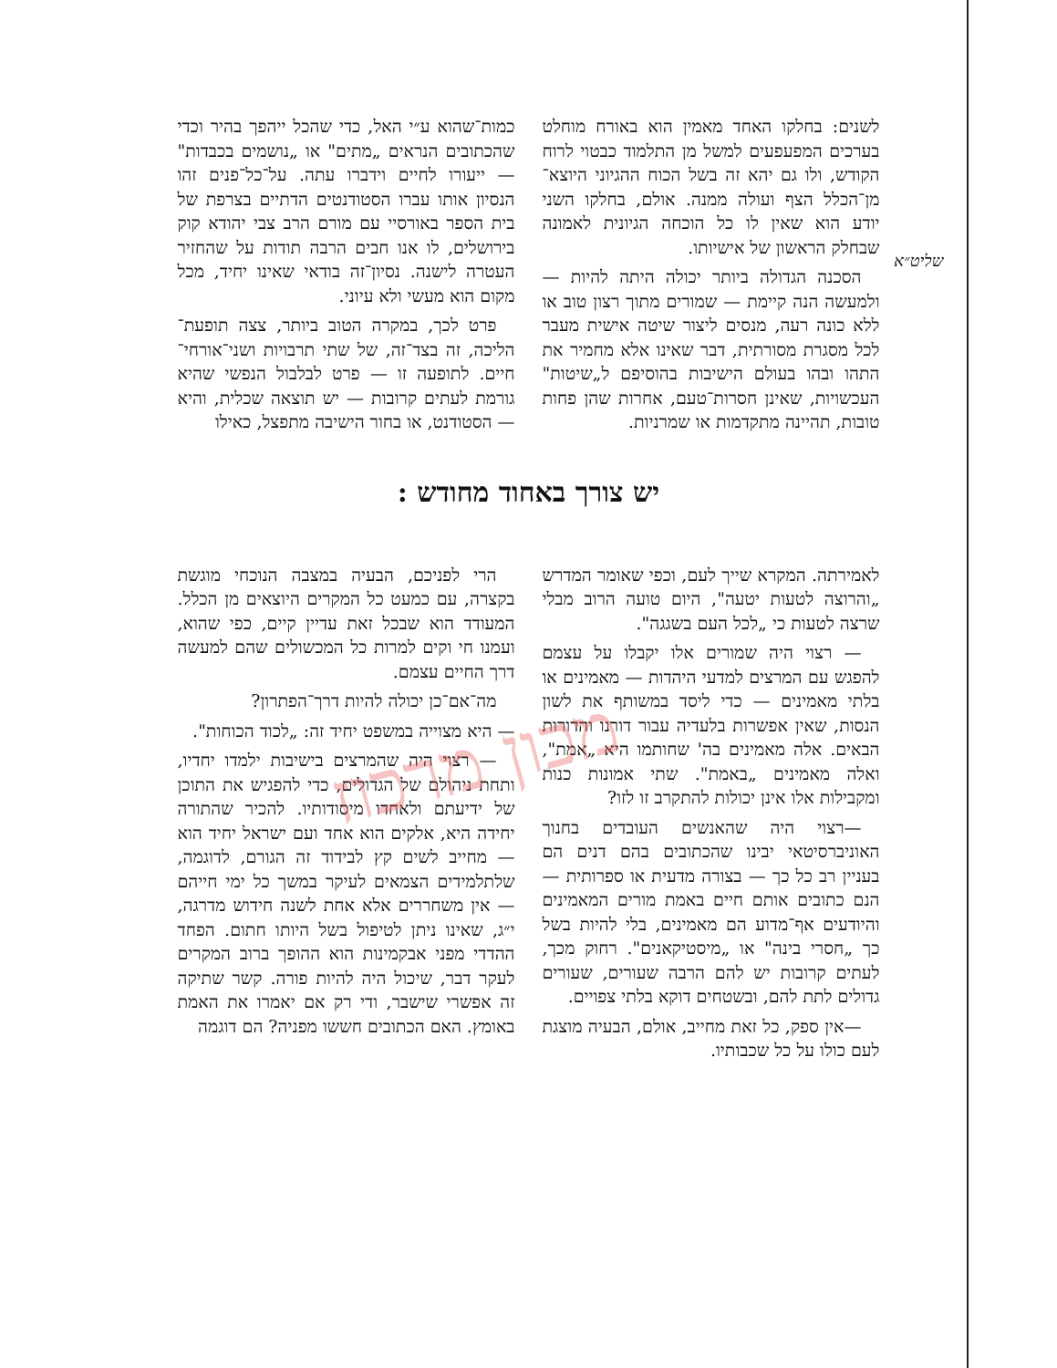מכון מרכוז
כמות־שהוא ע״י האל, כדי שהכל ייהפך בהיר וכדי שהכתובים הנראים „מתים" או „נושמים בכבדות" — ייעורו לחיים וידברו עתה. על־כל־פנים זהו הנסיון אותו עברו הסטודנטים הדתיים בצרפת של בית הספר באורסיי עם מורם הרב צבי יהודא קוק בירושלים, לו אנו חבים הרבה תודות על שהחזיר העטרה לישנה. נסיון־זה בודאי שאינו יחיד, מכל מקום הוא מעשי ולא עיוני.
פרט לכך, במקרה הטוב ביותר, צצה תופעת־הליכה, זה בצד־זה, של שתי תרבויות ושני־אורחי־חיים. לתופעה זו — פרט לבלבול הנפשי שהיא גורמת לעתים קרובות — יש תוצאה שכלית, והיא — הסטודנט, או בחור הישיבה מתפצל, כאילו
לשנים: בחלקו האחד מאמין הוא באורח מוחלט בערכים המפעפעים למשל מן התלמוד כבטוי לרוח הקודש, ולו גם יהא זה בשל הכוח ההגיוני היוצא־מן־הכלל הצף ועולה ממנה. אולם, בחלקו השני יודע הוא שאין לו כל הוכחה הגיונית לאמונה שבחלק הראשון של אישיותו.
הסכנה הגדולה ביותר יכולה היתה להיות — ולמעשה הנה קיימת — שמורים מתוך רצון טוב או ללא כונה רעה, מנסים ליצור שיטה אישית מעבר לכל מסגרת מסורתית, דבר שאינו אלא מחמיר את התהו ובהו בעולם הישיבות בהוסיפם ל„שיטות" העכשויות, שאינן חסרות־טעם, אחרות שהן פחות טובות, תהיינה מתקדמות או שמרניות.
שליט״א
יש צורך באחוד מחודש :
הרי לפניכם, הבעיה במצבה הנוכחי מוגשת בקצרה, עם כמעט כל המקרים היוצאים מן הכלל. המעודד הוא שבכל זאת עדיין קיים, כפי שהוא, ועמנו חי וקים למרות כל המכשולים שהם למעשה דרך החיים עצמם.
מה־אם־כן יכולה להיות דרך־הפתרון?
— היא מצוייה במשפט יחיד זה: „לכוד הכוחות".
— רצוי היה שהמרצים בישיבות ילמדו יחדיו, ותחת ניהולם של הגדולים, כדי להפגיש את התוכן של ידיעתם ולאחדו מיסודותיו. להכיר שהתורה יחידה היא, אלקים הוא אחד ועם ישראל יחיד הוא — מחייב לשים קץ לבידוד זה הגורם, לדוגמה, שלתלמידים הצמאים לעיקר במשך כל ימי חייהם — אין משחררים אלא אחת לשנה חידוש מדרגה, י״ג, שאינו ניתן לטיפול בשל היותו חתום. הפחד ההדדי מפני אבקמינות הוא ההופך ברוב המקרים לעקר דבר, שיכול היה להיות פורה. קשר שתיקה זה אפשרי שישבר, ודי רק אם יאמרו את האמת באומץ. האם הכתובים חששו מפניה? הם דוגמה
לאמירתה. המקרא שייך לעם, וכפי שאומר המדרש „והרוצה לטעות יטעה", היום טועה הרוב מבלי שרצה לטעות כי „לכל העם בשגגה".
— רצוי היה שמורים אלו יקבלו על עצמם להפגש עם המרצים למדעי היהדות — מאמינים או בלתי מאמינים — כדי ליסד במשותף את לשון הנסות, שאין אפשרות בלעדיה עבור דורנו והדורות הבאים. אלה מאמינים בה' שחותמו היא „אמת", ואלה מאמינים „באמת". שתי אמונות כנות ומקבילות אלו אינן יכולות להתקרב זו לזו?
—רצוי היה שהאנשים העובדים בחנוך האוניברסיטאי יבינו שהכתובים בהם דנים הם בעניין רב כל כך — בצורה מדעית או ספרותית — הנם כתובים אותם חיים באמת מורים המאמינים והיודעים אף־מדוע הם מאמינים, בלי להיות בשל כך „חסרי בינה" או „מיסטיקאנים". רחוק מכך, לעתים קרובות יש להם הרבה שעורים, שעורים גדולים לתת להם, ובשטחים דוקא בלתי צפויים.
—אין ספק, כל זאת מחייב, אולם, הבעיה מוצגת לעם כולו על כל שכבותיו.